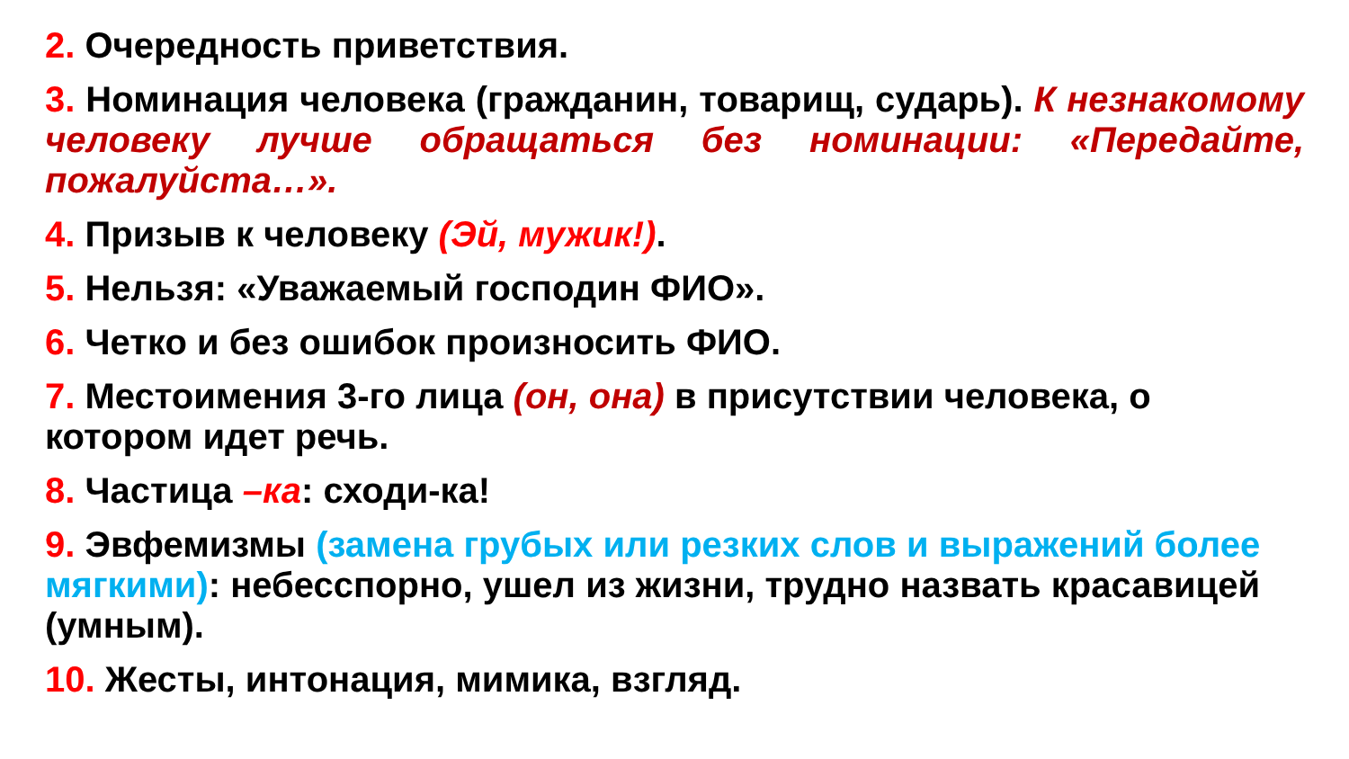2. Очередность приветствия.
3. Номинация человека (гражданин, товарищ, сударь). К незнакомому человеку лучше обращаться без номинации: «Передайте, пожалуйста…».
4. Призыв к человеку (Эй, мужик!).
5. Нельзя: «Уважаемый господин ФИО».
6. Четко и без ошибок произносить ФИО.
7. Местоимения 3-го лица (он, она) в присутствии человека, о котором идет речь.
8. Частица –ка: сходи-ка!
9. Эвфемизмы (замена грубых или резких слов и выражений более мягкими): небесспорно, ушел из жизни, трудно назвать красавицей (умным).
10. Жесты, интонация, мимика, взгляд.